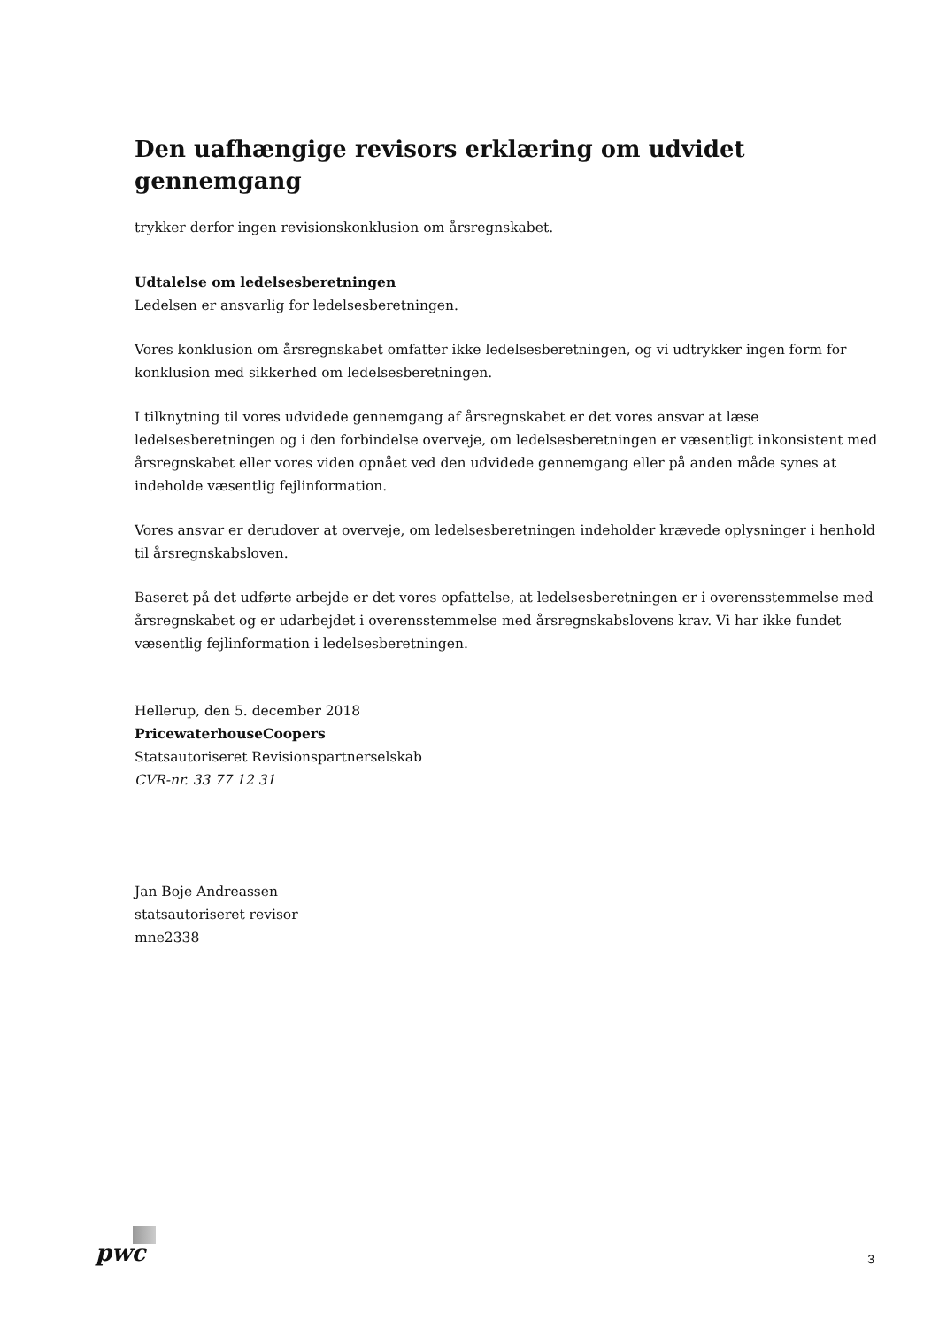Den uafhængige revisors erklæring om udvidet gennemgang
trykker derfor ingen revisionskonklusion om årsregnskabet.
Udtalelse om ledelsesberetningen
Ledelsen er ansvarlig for ledelsesberetningen.
Vores konklusion om årsregnskabet omfatter ikke ledelsesberetningen, og vi udtrykker ingen form for konklusion med sikkerhed om ledelsesberetningen.
I tilknytning til vores udvidede gennemgang af årsregnskabet er det vores ansvar at læse ledelsesberetningen og i den forbindelse overveje, om ledelsesberetningen er væsentligt inkonsistent med årsregnskabet eller vores viden opnået ved den udvidede gennemgang eller på anden måde synes at indeholde væsentlig fejlinformation.
Vores ansvar er derudover at overveje, om ledelsesberetningen indeholder krævede oplysninger i henhold til årsregnskabsloven.
Baseret på det udførte arbejde er det vores opfattelse, at ledelsesberetningen er i overensstemmelse med årsregnskabet og er udarbejdet i overensstemmelse med årsregnskabslovens krav. Vi har ikke fundet væsentlig fejlinformation i ledelsesberetningen.
Hellerup, den 5. december 2018
PricewaterhouseCoopers
Statsautoriseret Revisionspartnerselskab
CVR-nr. 33 77 12 31
Jan Boje Andreassen
statsautoriseret revisor
mne2338
pwc 3